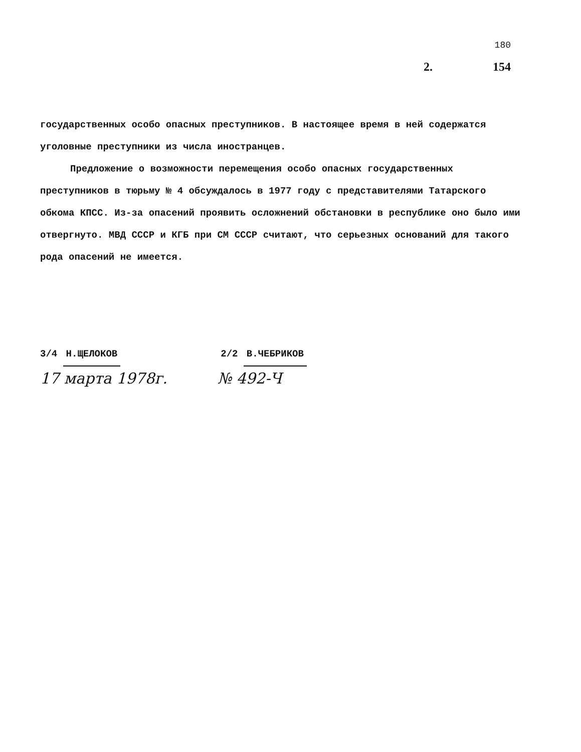180
2. 154
государственных особо опасных преступников. В настоящее время в ней содержатся уголовные преступники из числа иностранцев.
Предложение о возможности перемещения особо опасных государственных преступников в тюрьму № 4 обсуждалось в 1977 году с представителями Татарского обкома КПСС. Из-за опасений проявить осложнений обстановки в республике оно было ими отвергнуто. МВД СССР и КГБ при СМ СССР считают, что серьезных оснований для такого рода опасений не имеется.
3/4 Н.ЩЕЛОКОВ 2/2 В.ЧЕБРИКОВ
17 марта 1978г. № 492-Ч